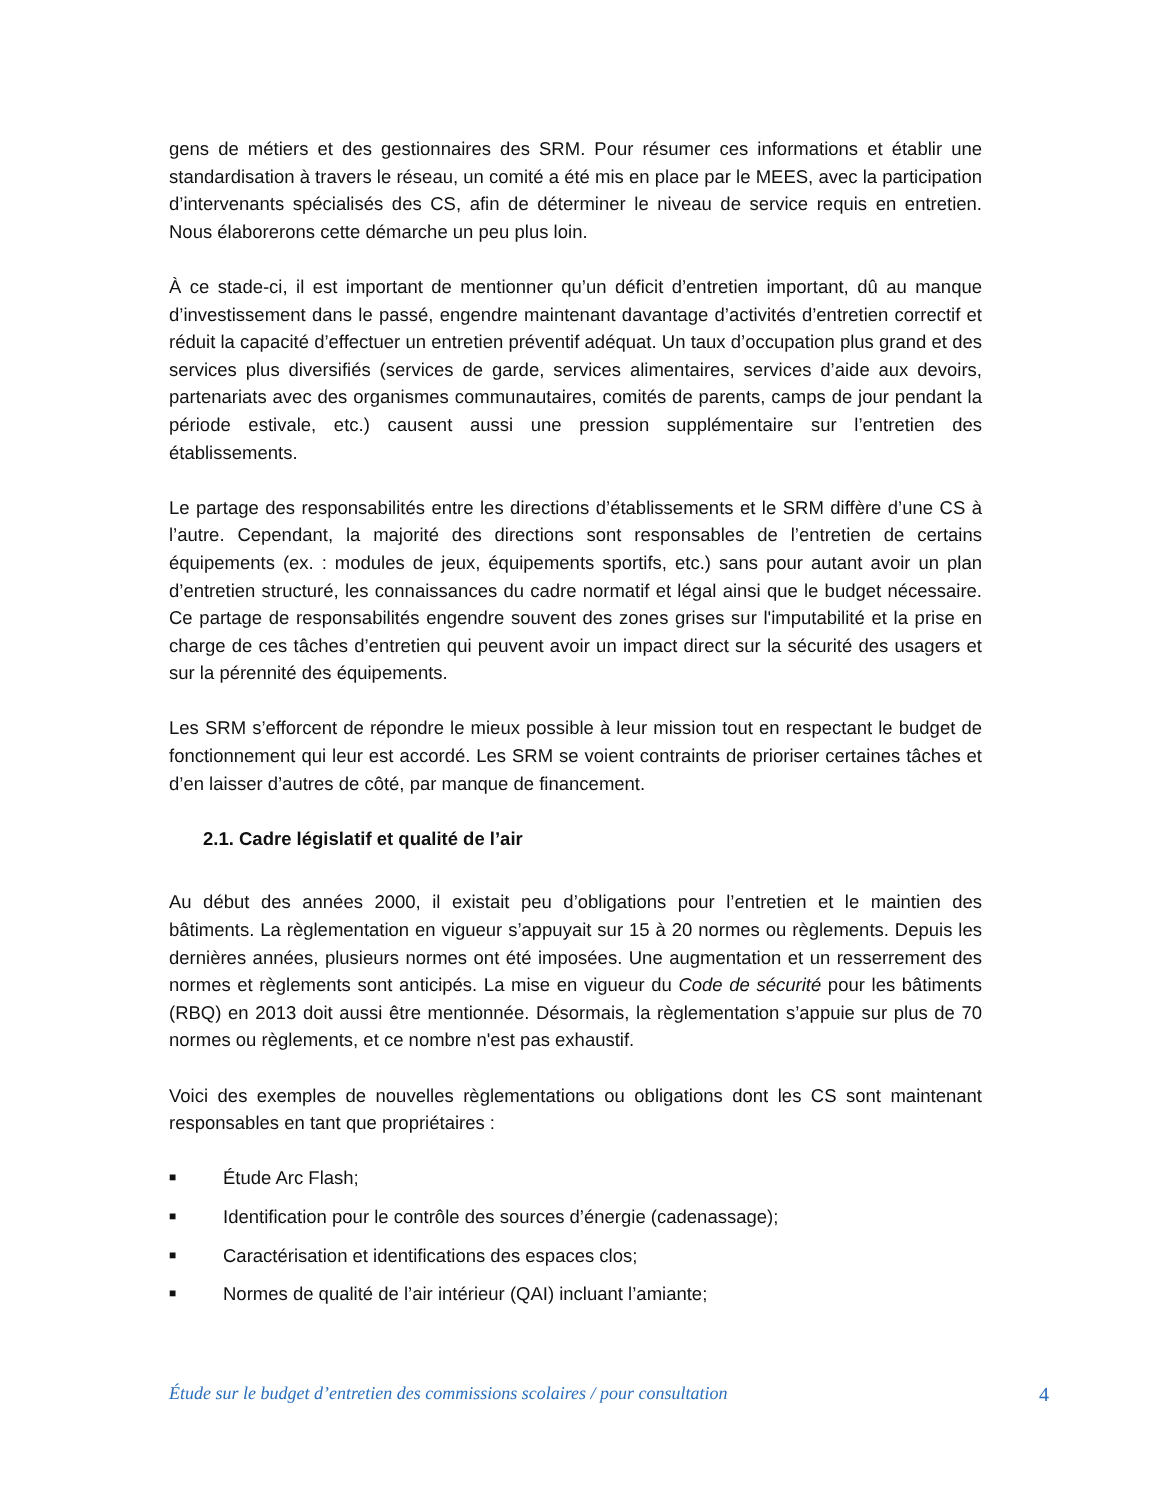gens de métiers et des gestionnaires des SRM. Pour résumer ces informations et établir une standardisation à travers le réseau, un comité a été mis en place par le MEES, avec la participation d’intervenants spécialisés des CS, afin de déterminer le niveau de service requis en entretien. Nous élaborerons cette démarche un peu plus loin.
À ce stade-ci, il est important de mentionner qu’un déficit d’entretien important, dû au manque d’investissement dans le passé, engendre maintenant davantage d’activités d’entretien correctif et réduit la capacité d’effectuer un entretien préventif adéquat. Un taux d’occupation plus grand et des services plus diversifiés (services de garde, services alimentaires, services d’aide aux devoirs, partenariats avec des organismes communautaires, comités de parents, camps de jour pendant la période estivale, etc.) causent aussi une pression supplémentaire sur l’entretien des établissements.
Le partage des responsabilités entre les directions d’établissements et le SRM diffère d’une CS à l’autre. Cependant, la majorité des directions sont responsables de l’entretien de certains équipements (ex. : modules de jeux, équipements sportifs, etc.) sans pour autant avoir un plan d’entretien structuré, les connaissances du cadre normatif et légal ainsi que le budget nécessaire. Ce partage de responsabilités engendre souvent des zones grises sur l'imputabilité et la prise en charge de ces tâches d’entretien qui peuvent avoir un impact direct sur la sécurité des usagers et sur la pérennité des équipements.
Les SRM s’efforcent de répondre le mieux possible à leur mission tout en respectant le budget de fonctionnement qui leur est accordé. Les SRM se voient contraints de prioriser certaines tâches et d’en laisser d’autres de côté, par manque de financement.
2.1. Cadre législatif et qualité de l’air
Au début des années 2000, il existait peu d’obligations pour l’entretien et le maintien des bâtiments. La règlementation en vigueur s’appuyait sur 15 à 20 normes ou règlements. Depuis les dernières années, plusieurs normes ont été imposées. Une augmentation et un resserrement des normes et règlements sont anticipés. La mise en vigueur du Code de sécurité pour les bâtiments (RBQ) en 2013 doit aussi être mentionnée. Désormais, la règlementation s’appuie sur plus de 70 normes ou règlements, et ce nombre n'est pas exhaustif.
Voici des exemples de nouvelles règlementations ou obligations dont les CS sont maintenant responsables en tant que propriétaires :
■ Étude Arc Flash;
■ Identification pour le contrôle des sources d’énergie (cadenassage);
■ Caractérisation et identifications des espaces clos;
■ Normes de qualité de l’air intérieur (QAI) incluant l’amiante;
Étude sur le budget d’entretien des commissions scolaires / pour consultation 4